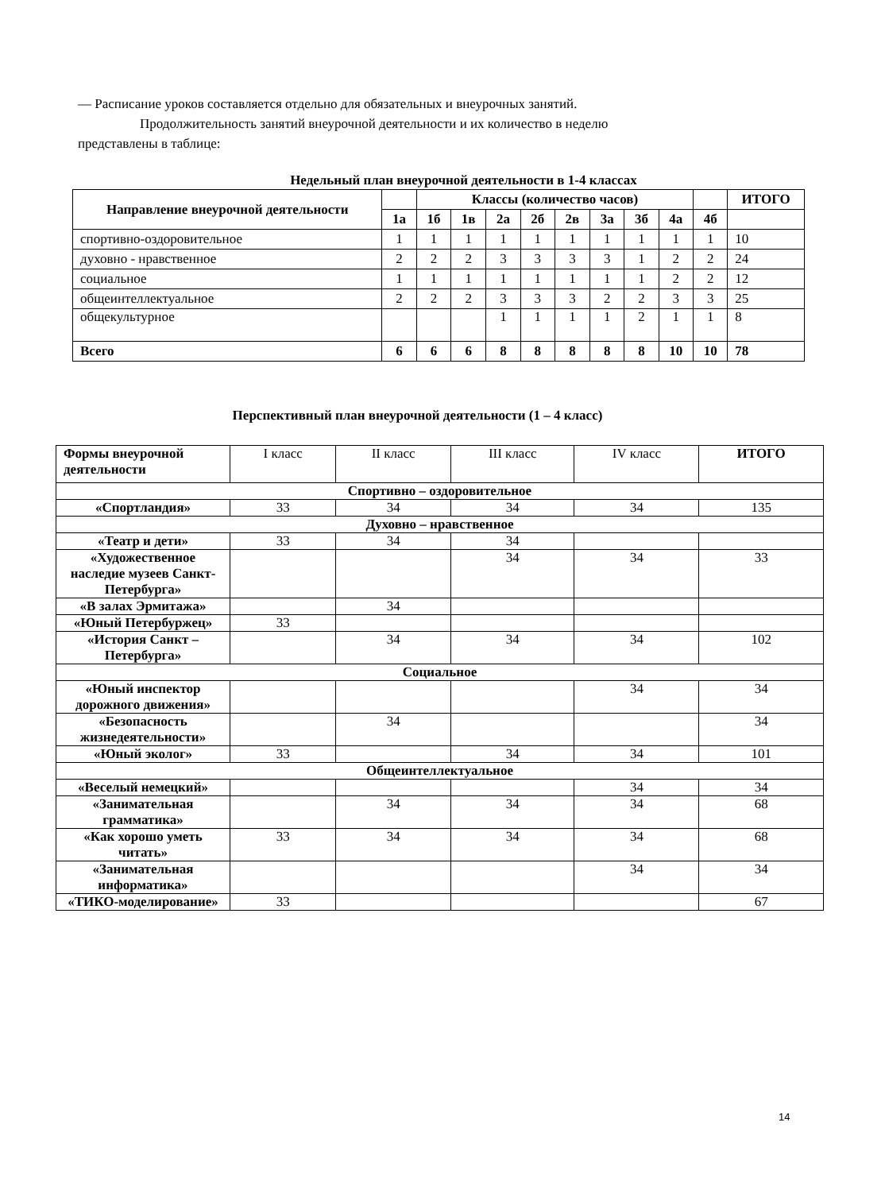— Расписание уроков составляется отдельно для обязательных и внеурочных занятий.
Продолжительность занятий внеурочной деятельности и их количество в неделю
представлены в таблице:
Недельный план внеурочной деятельности в 1-4 классах
| Направление внеурочной деятельности | | Классы (количество часов) | | | | | | | | | ИТОГО |
| --- | --- | --- | --- | --- | --- | --- | --- | --- | --- | --- | --- |
| | 1а | 1б | 1в | 2а | 2б | 2в | 3а | 3б | 4а | 4б | |
| спортивно-оздоровительное | 1 | 1 | 1 | 1 | 1 | 1 | 1 | 1 | 1 | 1 | 10 |
| духовно - нравственное | 2 | 2 | 2 | 3 | 3 | 3 | 3 | 1 | 2 | 2 | 24 |
| социальное | 1 | 1 | 1 | 1 | 1 | 1 | 1 | 1 | 2 | 2 | 12 |
| общеинтеллектуальное | 2 | 2 | 2 | 3 | 3 | 3 | 2 | 2 | 3 | 3 | 25 |
| общекультурное | | | | 1 | 1 | 1 | 1 | 2 | 1 | 1 | 8 |
| Всего | 6 | 6 | 6 | 8 | 8 | 8 | 8 | 8 | 10 | 10 | 78 |
Перспективный план внеурочной деятельности (1 – 4 класс)
| Формы внеурочной деятельности | I класс | II класс | III класс | IV класс | ИТОГО |
| Спортивно – оздоровительное | | | | | |
| «Спортландия» | 33 | 34 | 34 | 34 | 135 |
| Духовно – нравственное | | | | | |
| «Театр и дети» | 33 | 34 | 34 | | |
| «Художественное наследие музеев Санкт-Петербурга» | | | 34 | 34 | 33 |
| «В залах Эрмитажа» | | 34 | | | |
| «Юный Петербуржец» | 33 | | | | |
| «История Санкт – Петербурга» | | 34 | 34 | 34 | 102 |
| Социальное | | | | | |
| «Юный инспектор дорожного движения» | | | | 34 | 34 |
| «Безопасность жизнедеятельности» | | 34 | | | 34 |
| «Юный эколог» | 33 | | 34 | 34 | 101 |
| Общеинтеллектуальное | | | | | |
| «Веселый немецкий» | | | | 34 | 34 |
| «Занимательная грамматика» | | 34 | 34 | 34 | 68 |
| «Как хорошо уметь читать» | 33 | 34 | 34 | 34 | 68 |
| «Занимательная информатика» | | | | 34 | 34 |
| «ТИКО-моделирование» | 33 | | | | 67 |
14